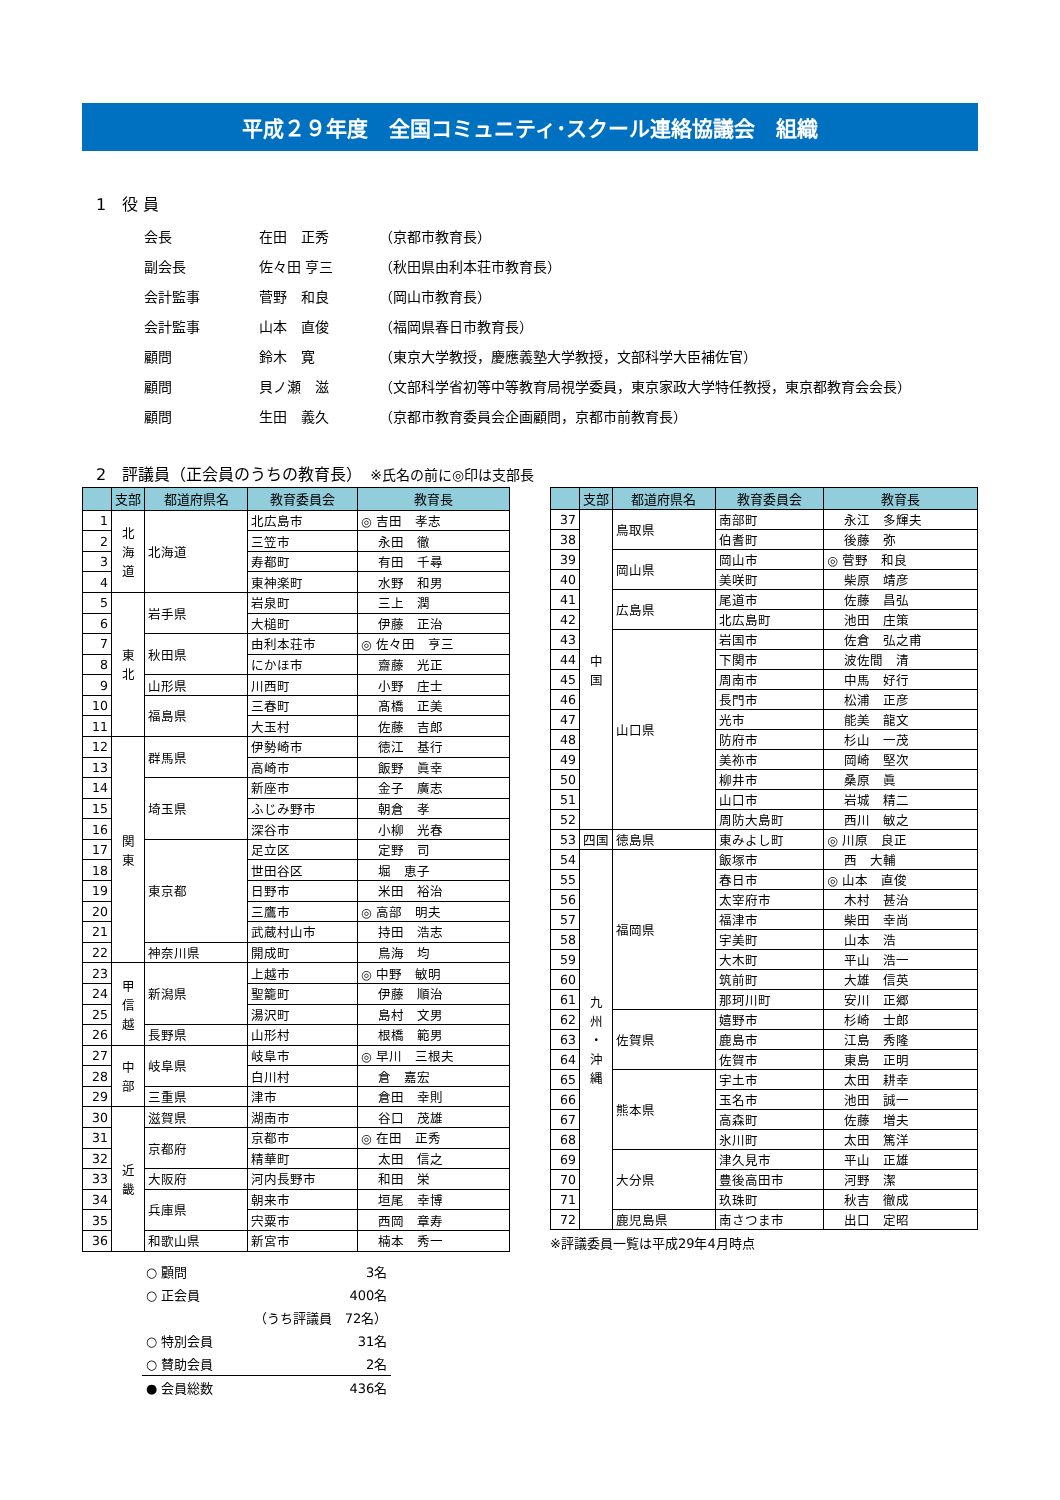平成２９年度　全国コミュニティ･スクール連絡協議会　組織
1　役 員
| 会長 | 在田 正秀 | （京都市教育長） |
| 副会長 | 佐々田 亨三 | （秋田県由利本荘市教育長） |
| 会計監事 | 菅野 和良 | （岡山市教育長） |
| 会計監事 | 山本 直俊 | （福岡県春日市教育長） |
| 顧問 | 鈴木 寛 | （東京大学教授，慶應義塾大学教授，文部科学大臣補佐官） |
| 顧問 | 貝ノ瀬 滋 | （文部科学省初等中等教育局視学委員，東京家政大学特任教授，東京都教育会会長） |
| 顧問 | 生田 義久 | （京都市教育委員会企画顧問，京都市前教育長） |
2　評議員（正会員のうちの教育長）　※氏名の前に◎印は支部長
| | 支部 | 都道府県名 | 教育委員会 | 教育長 |
| --- | --- | --- | --- | --- |
| 1 | 北 海 道 | 北海道 | 北広島市 | ◎ 吉田 孝志 |
| 2 | | | 三笠市 | 永田 徹 |
| 3 | | | 寿都町 | 有田 千尋 |
| 4 | | | 東神楽町 | 水野 和男 |
| 5 | 東 北 | 岩手県 | 岩泉町 | 三上 潤 |
| 6 | | | 大槌町 | 伊藤 正治 |
| 7 | | 秋田県 | 由利本荘市 | ◎ 佐々田 亨三 |
| 8 | | | にかほ市 | 齋藤 光正 |
| 9 | | 山形県 | 川西町 | 小野 庄士 |
| 10 | | 福島県 | 三春町 | 髙橋 正美 |
| 11 | | | 大玉村 | 佐藤 吉郎 |
| 12 | 関 東 | 群馬県 | 伊勢崎市 | 徳江 基行 |
| 13 | | | 高崎市 | 飯野 眞幸 |
| 14 | | 埼玉県 | 新座市 | 金子 廣志 |
| 15 | | | ふじみ野市 | 朝倉 孝 |
| 16 | | | 深谷市 | 小柳 光春 |
| 17 | | 東京都 | 足立区 | 定野 司 |
| 18 | | | 世田谷区 | 堀 恵子 |
| 19 | | | 日野市 | 米田 裕治 |
| 20 | | | 三鷹市 | ◎ 高部 明夫 |
| 21 | | | 武蔵村山市 | 持田 浩志 |
| 22 | | 神奈川県 | 開成町 | 鳥海 均 |
| 23 | 甲 信 越 | 新潟県 | 上越市 | ◎ 中野 敏明 |
| 24 | | | 聖籠町 | 伊藤 順治 |
| 25 | | | 湯沢町 | 島村 文男 |
| 26 | | 長野県 | 山形村 | 根橋 範男 |
| 27 | 中 部 | 岐阜県 | 岐阜市 | ◎ 早川 三根夫 |
| 28 | | | 白川村 | 倉 嘉宏 |
| 29 | | 三重県 | 津市 | 倉田 幸則 |
| 30 | 近 畿 | 滋賀県 | 湖南市 | 谷口 茂雄 |
| 31 | | 京都府 | 京都市 | ◎ 在田 正秀 |
| 32 | | | 精華町 | 太田 信之 |
| 33 | | 大阪府 | 河内長野市 | 和田 栄 |
| 34 | | 兵庫県 | 朝来市 | 垣尾 幸博 |
| 35 | | | 宍粟市 | 西岡 章寿 |
| 36 | | 和歌山県 | 新宮市 | 楠本 秀一 |
| | 支部 | 都道府県名 | 教育委員会 | 教育長 |
| --- | --- | --- | --- | --- |
| 37 | 中 国 | 鳥取県 | 南部町 | 永江 多輝夫 |
| 38 | | | 伯耆町 | 後藤 弥 |
| 39 | | 岡山県 | 岡山市 | ◎ 菅野 和良 |
| 40 | | | 美咲町 | 柴原 靖彦 |
| 41 | | 広島県 | 尾道市 | 佐藤 昌弘 |
| 42 | | | 北広島町 | 池田 庄策 |
| 43 | | 山口県 | 岩国市 | 佐倉 弘之甫 |
| 44 | | | 下関市 | 波佐間 清 |
| 45 | | | 周南市 | 中馬 好行 |
| 46 | | | 長門市 | 松浦 正彦 |
| 47 | | | 光市 | 能美 龍文 |
| 48 | | | 防府市 | 杉山 一茂 |
| 49 | | | 美祢市 | 岡崎 堅次 |
| 50 | | | 柳井市 | 桑原 眞 |
| 51 | | | 山口市 | 岩城 精二 |
| 52 | | | 周防大島町 | 西川 敏之 |
| 53 | 四国 | 徳島県 | 東みよし町 | ◎ 川原 良正 |
| 54 | 九 州 ・ 沖 縄 | 福岡県 | 飯塚市 | 西 大輔 |
| 55 | | | 春日市 | ◎ 山本 直俊 |
| 56 | | | 太宰府市 | 木村 甚治 |
| 57 | | | 福津市 | 柴田 幸尚 |
| 58 | | | 宇美町 | 山本 浩 |
| 59 | | | 大木町 | 平山 浩一 |
| 60 | | | 筑前町 | 大雄 信英 |
| 61 | | | 那珂川町 | 安川 正郷 |
| 62 | | 佐賀県 | 嬉野市 | 杉崎 士郎 |
| 63 | | | 鹿島市 | 江島 秀隆 |
| 64 | | | 佐賀市 | 東島 正明 |
| 65 | | 熊本県 | 宇土市 | 太田 耕幸 |
| 66 | | | 玉名市 | 池田 誠一 |
| 67 | | | 高森町 | 佐藤 増夫 |
| 68 | | | 氷川町 | 太田 篤洋 |
| 69 | | 大分県 | 津久見市 | 平山 正雄 |
| 70 | | | 豊後高田市 | 河野 潔 |
| 71 | | | 玖珠町 | 秋吉 徹成 |
| 72 | | 鹿児島県 | 南さつま市 | 出口 定昭 |
※評議委員一覧は平成29年4月時点
| ○ 顧問 | | 3名 |
| ○ 正会員 | | 400名 |
| | （うち評議員 72名） | |
| ○ 特別会員 | | 31名 |
| ○ 賛助会員 | | 2名 |
| ● 会員総数 | | 436名 |